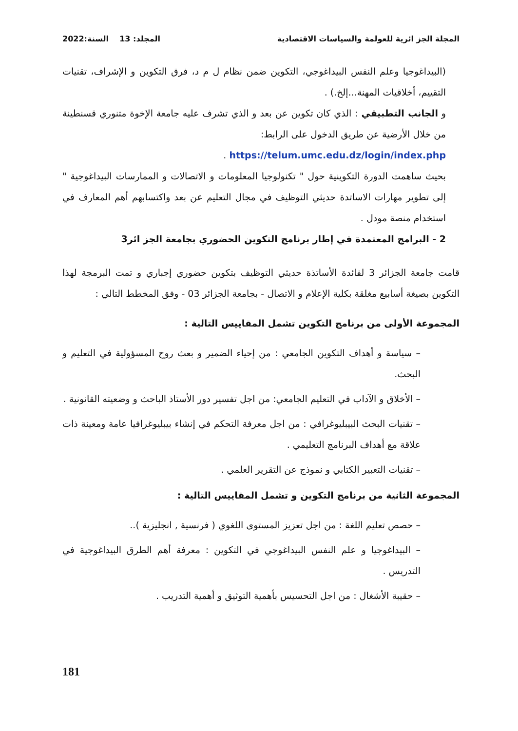المجلة الجز ائرية للعولمة والسياسات الاقتصادية المجلد: 13 السنة:2022
(البيداغوجيا وعلم النفس البيداغوجي، التكوين ضمن نظام ل م د، فرق التكوين و الإشراف، تقنيات التقييم، أخلاقيات المهنة...إلخ.) .
و الجانب التطبيقي : الذي كان تكوين عن بعد و الذي تشرف عليه جامعة الإخوة متنوري قسنطينة من خلال الأرضية عن طريق الدخول على الرابط:
https://telum.umc.edu.dz/login/index.php .
بحيث ساهمت الدورة التكوينية حول " تكنولوجيا المعلومات و الاتصالات و الممارسات البيداغوجية " إلى تطوير مهارات الاساتدة حديثي التوظيف في مجال التعليم عن بعد واكتسابهم أهم المعارف في استخدام منصة مودل .
2 - البرامج المعتمدة في إطار برنامج التكوين الحضوري بجامعة الجز ائر3
قامت جامعة الجزائر 3 لفائدة الأساتذة حديثي التوظيف بتكوين حضوري إجباري و تمت البرمجة لهذا التكوين بصيغة أسابيع مغلقة بكلية الإعلام و الاتصال - بجامعة الجزائر 03 - وفق المخطط التالي :
المجموعة الأولى من برنامج التكوين تشمل المقاييس التالية :
– سياسة و أهداف التكوين الجامعي : من إحياء الضمير و بعث روح المسؤولية في التعليم و البحث.
– الأخلاق و الآداب في التعليم الجامعي: من اجل تفسير دور الأستاذ الباحث و وضعيته القانونية .
– تقنيات البحث البيبليوغرافي : من اجل معرفة التحكم في إنشاء بيبليوغرافيا عامة ومعينة ذات علاقة مع أهداف البرنامج التعليمي .
– تقنيات التعبير الكتابي و نموذج عن التقرير العلمي .
المجموعة الثانية من برنامج التكوين و تشمل المقاييس التالية :
– حصص تعليم اللغة : من اجل تعزيز المستوى اللغوي ( فرنسية , انجليزية )..
– البيداغوجيا و علم النفس البيداغوجي في التكوين : معرفة أهم الطرق البيداغوجية في التدريس .
– حقيبة الأشغال : من اجل التحسيس بأهمية التوثيق و أهمية التدريب .
181